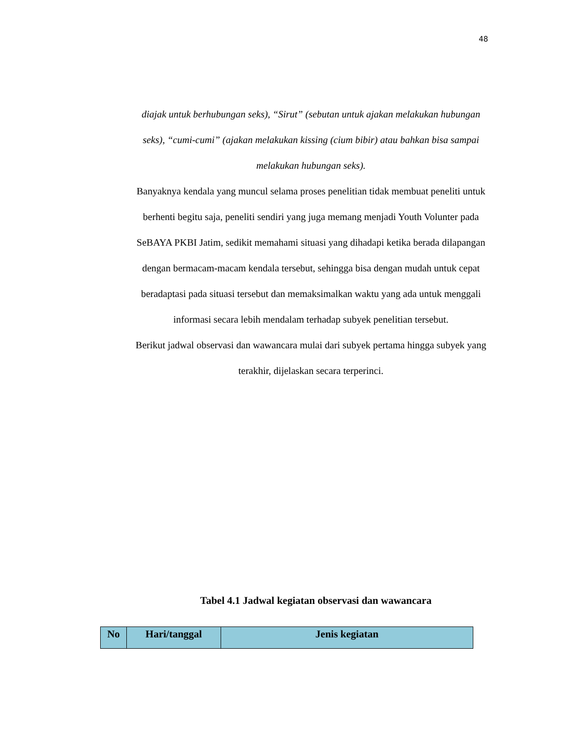48
diajak untuk berhubungan seks), “Sirut” (sebutan untuk ajakan melakukan hubungan seks), “cumi-cumi” (ajakan melakukan kissing (cium bibir) atau bahkan bisa sampai melakukan hubungan seks).
Banyaknya kendala yang muncul selama proses penelitian tidak membuat peneliti untuk berhenti begitu saja, peneliti sendiri yang juga memang menjadi Youth Volunter pada SeBAYA PKBI Jatim, sedikit memahami situasi yang dihadapi ketika berada dilapangan dengan bermacam-macam kendala tersebut, sehingga bisa dengan mudah untuk cepat beradaptasi pada situasi tersebut dan memaksimalkan waktu yang ada untuk menggali informasi secara lebih mendalam terhadap subyek penelitian tersebut.
Berikut jadwal observasi dan wawancara mulai dari subyek pertama hingga subyek yang terakhir, dijelaskan secara terperinci.
Tabel 4.1 Jadwal kegiatan observasi dan wawancara
| No | Hari/tanggal | Jenis kegiatan |
| --- | --- | --- |